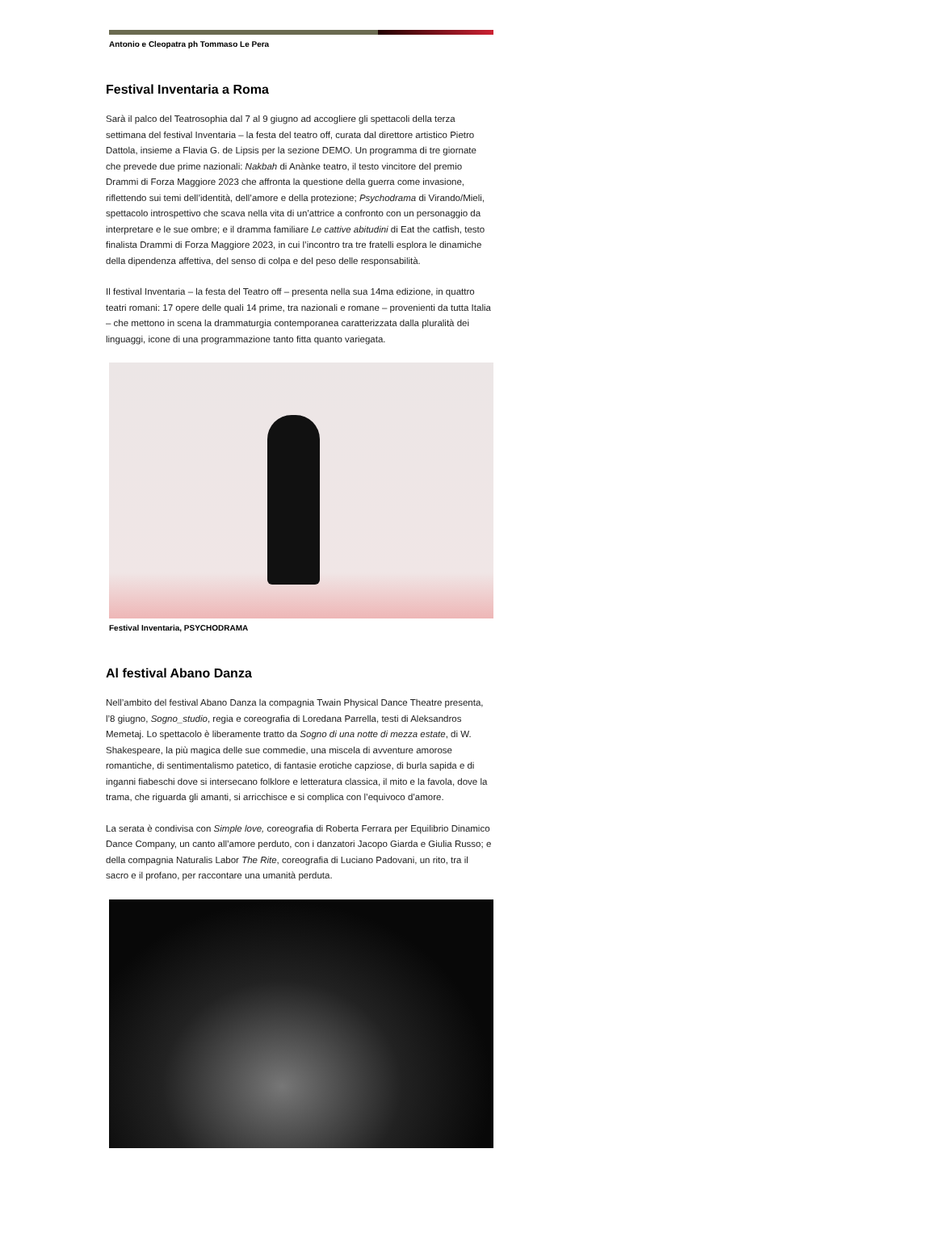Antonio e Cleopatra ph Tommaso Le Pera
Festival Inventaria a Roma
Sarà il palco del Teatrosophia dal 7 al 9 giugno ad accogliere gli spettacoli della terza settimana del festival Inventaria – la festa del teatro off, curata dal direttore artistico Pietro Dattola, insieme a Flavia G. de Lipsis per la sezione DEMO. Un programma di tre giornate che prevede due prime nazionali: Nakbah di Anànke teatro, il testo vincitore del premio Drammi di Forza Maggiore 2023 che affronta la questione della guerra come invasione, riflettendo sui temi dell’identità, dell’amore e della protezione; Psychodrama di Virando/Mieli, spettacolo introspettivo che scava nella vita di un’attrice a confronto con un personaggio da interpretare e le sue ombre; e il dramma familiare Le cattive abitudini di Eat the catfish, testo finalista Drammi di Forza Maggiore 2023, in cui l’incontro tra tre fratelli esplora le dinamiche della dipendenza affettiva, del senso di colpa e del peso delle responsabilità.
Il festival Inventaria – la festa del Teatro off – presenta nella sua 14ma edizione, in quattro teatri romani: 17 opere delle quali 14 prime, tra nazionali e romane – provenienti da tutta Italia – che mettono in scena la drammaturgia contemporanea caratterizzata dalla pluralità dei linguaggi, icone di una programmazione tanto fitta quanto variegata.
Festival Inventaria, PSYCHODRAMA
Al festival Abano Danza
Nell’ambito del festival Abano Danza la compagnia Twain Physical Dance Theatre presenta, l’8 giugno, Sogno_studio, regia e coreografia di Loredana Parrella, testi di Aleksandros Memetaj. Lo spettacolo è liberamente tratto da Sogno di una notte di mezza estate, di W. Shakespeare, la più magica delle sue commedie, una miscela di avventure amorose romantiche, di sentimentalismo patetico, di fantasie erotiche capziose, di burla sapida e di inganni fiabeschi dove si intersecano folklore e letteratura classica, il mito e la favola, dove la trama, che riguarda gli amanti, si arricchisce e si complica con l’equivoco d’amore.
La serata è condivisa con Simple love, coreografia di Roberta Ferrara per Equilibrio Dinamico Dance Company, un canto all’amore perduto, con i danzatori Jacopo Giarda e Giulia Russo; e della compagnia Naturalis Labor The Rite, coreografia di Luciano Padovani, un rito, tra il sacro e il profano, per raccontare una umanità perduta.